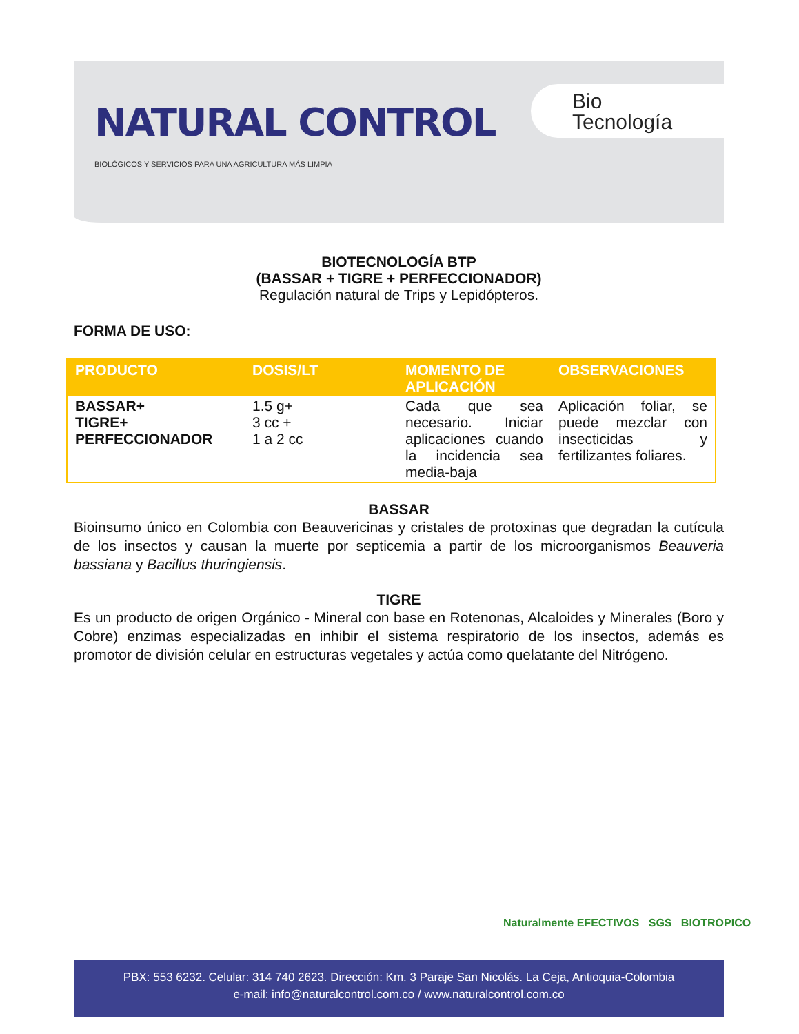NATURAL CONTROL
BIOLÓGICOS Y SERVICIOS PARA UNA AGRICULTURA MÁS LIMPIA
Bio
Tecnología
BIOTECNOLOGÍA BTP
(BASSAR + TIGRE + PERFECCIONADOR)
Regulación natural de Trips y Lepidópteros.
FORMA DE USO:
| PRODUCTO | DOSIS/LT | MOMENTO DE APLICACIÓN | OBSERVACIONES |
| --- | --- | --- | --- |
| BASSAR+ TIGRE+ PERFECCIONADOR | 1.5 g+ 3 cc + 1 a 2 cc | Cada que sea necesario. Iniciar aplicaciones cuando la incidencia sea media-baja | Aplicación foliar, se puede mezclar con insecticidas y fertilizantes foliares. |
BASSAR
Bioinsumo único en Colombia con Beauvericinas y cristales de protoxinas que degradan la cutícula de los insectos y causan la muerte por septicemia a partir de los microorganismos Beauveria bassiana y Bacillus thuringiensis.
TIGRE
Es un producto de origen Orgánico - Mineral con base en Rotenonas, Alcaloides y Minerales (Boro y Cobre) enzimas especializadas en inhibir el sistema respiratorio de los insectos, además es promotor de división celular en estructuras vegetales y actúa como quelatante del Nitrógeno.
Naturalmente EFECTIVOS SGS BIOTROPICO
PBX: 553 6232. Celular: 314 740 2623. Dirección: Km. 3 Paraje San Nicolás. La Ceja, Antioquia-Colombia
e-mail: info@naturalcontrol.com.co / www.naturalcontrol.com.co